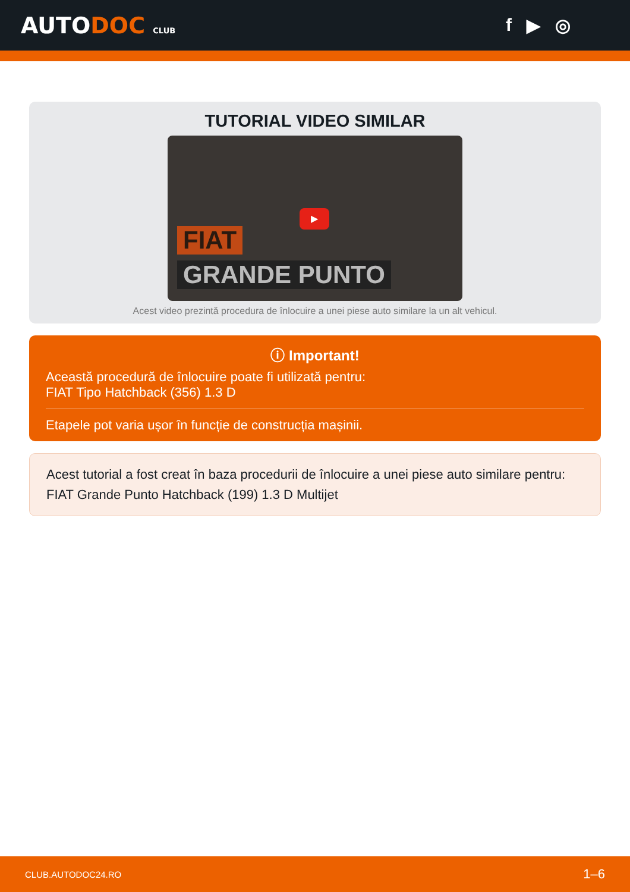AUTODOC CLUB
f ▶ ◎
TUTORIAL VIDEO SIMILAR
FIAT
▶
GRANDE PUNTO
Acest video prezintă procedura de înlocuire a unei piese auto similare la un alt vehicul.
ⓘ Important!
Această procedură de înlocuire poate fi utilizată pentru:
FIAT Tipo Hatchback (356) 1.3 D
Etapele pot varia ușor în funcție de construcția mașinii.
Acest tutorial a fost creat în baza procedurii de înlocuire a unei piese auto similare pentru: FIAT Grande Punto Hatchback (199) 1.3 D Multijet
CLUB.AUTODOC24.RO 1–6